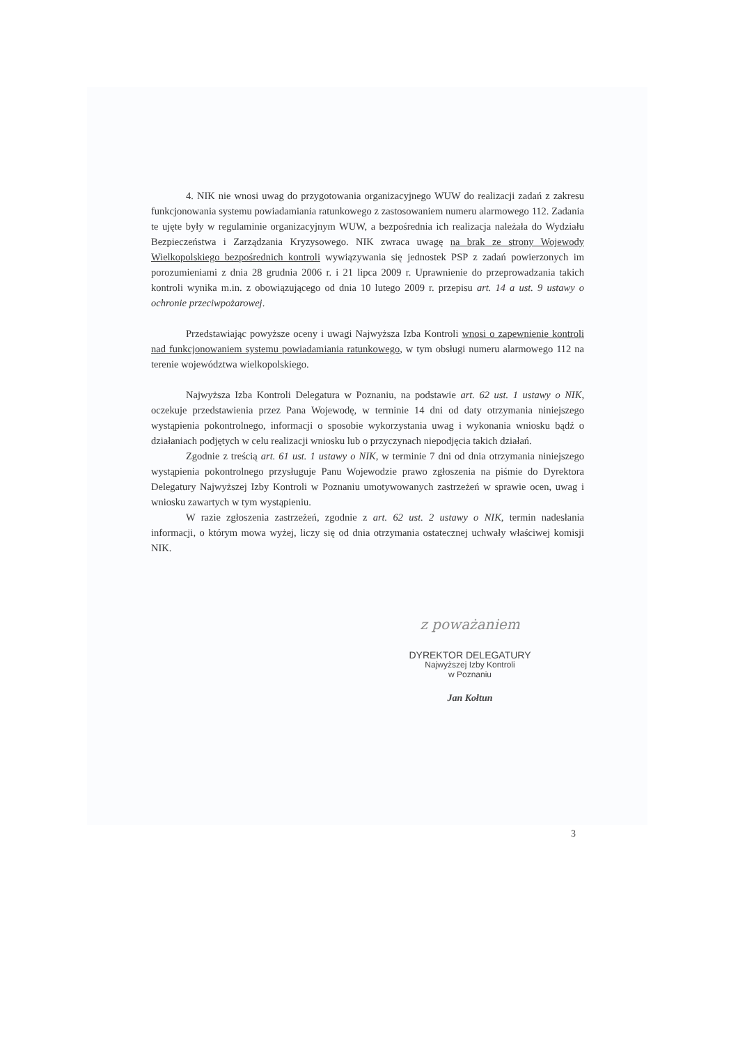4. NIK nie wnosi uwag do przygotowania organizacyjnego WUW do realizacji zadań z zakresu funkcjonowania systemu powiadamiania ratunkowego z zastosowaniem numeru alarmowego 112. Zadania te ujęte były w regulaminie organizacyjnym WUW, a bezpośrednia ich realizacja należała do Wydziału Bezpieczeństwa i Zarządzania Kryzysowego. NIK zwraca uwagę na brak ze strony Wojewody Wielkopolskiego bezpośrednich kontroli wywiązywania się jednostek PSP z zadań powierzonych im porozumieniami z dnia 28 grudnia 2006 r. i 21 lipca 2009 r. Uprawnienie do przeprowadzania takich kontroli wynika m.in. z obowiązującego od dnia 10 lutego 2009 r. przepisu art. 14 a ust. 9 ustawy o ochronie przeciwpożarowej.
Przedstawiając powyższe oceny i uwagi Najwyższa Izba Kontroli wnosi o zapewnienie kontroli nad funkcjonowaniem systemu powiadamiania ratunkowego, w tym obsługi numeru alarmowego 112 na terenie województwa wielkopolskiego.
Najwyższa Izba Kontroli Delegatura w Poznaniu, na podstawie art. 62 ust. 1 ustawy o NIK, oczekuje przedstawienia przez Pana Wojewodę, w terminie 14 dni od daty otrzymania niniejszego wystąpienia pokontrolnego, informacji o sposobie wykorzystania uwag i wykonania wniosku bądź o działaniach podjętych w celu realizacji wniosku lub o przyczynach niepodjęcia takich działań.
Zgodnie z treścią art. 61 ust. 1 ustawy o NIK, w terminie 7 dni od dnia otrzymania niniejszego wystąpienia pokontrolnego przysługuje Panu Wojewodzie prawo zgłoszenia na piśmie do Dyrektora Delegatury Najwyższej Izby Kontroli w Poznaniu umotywowanych zastrzeżeń w sprawie ocen, uwag i wniosku zawartych w tym wystąpieniu.
W razie zgłoszenia zastrzeżeń, zgodnie z art. 62 ust. 2 ustawy o NIK, termin nadesłania informacji, o którym mowa wyżej, liczy się od dnia otrzymania ostatecznej uchwały właściwej komisji NIK.
z poważaniem
DYREKTOR DELEGATURY
Najwyższej Izby Kontroli
w Poznaniu
Jan Kołtun
3